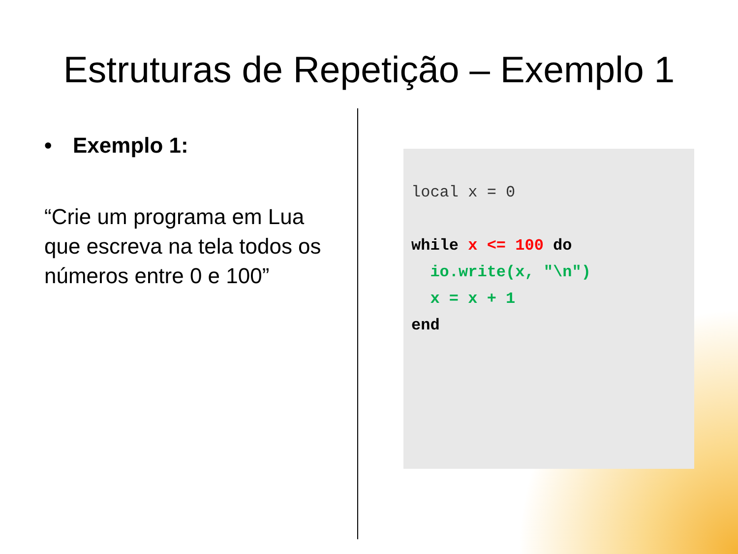Estruturas de Repetição – Exemplo 1
• Exemplo 1:
“Crie um programa em Lua que escreva na tela todos os números entre 0 e 100”
local x = 0

while x <= 100 do
  io.write(x, "\n")
  x = x + 1
end